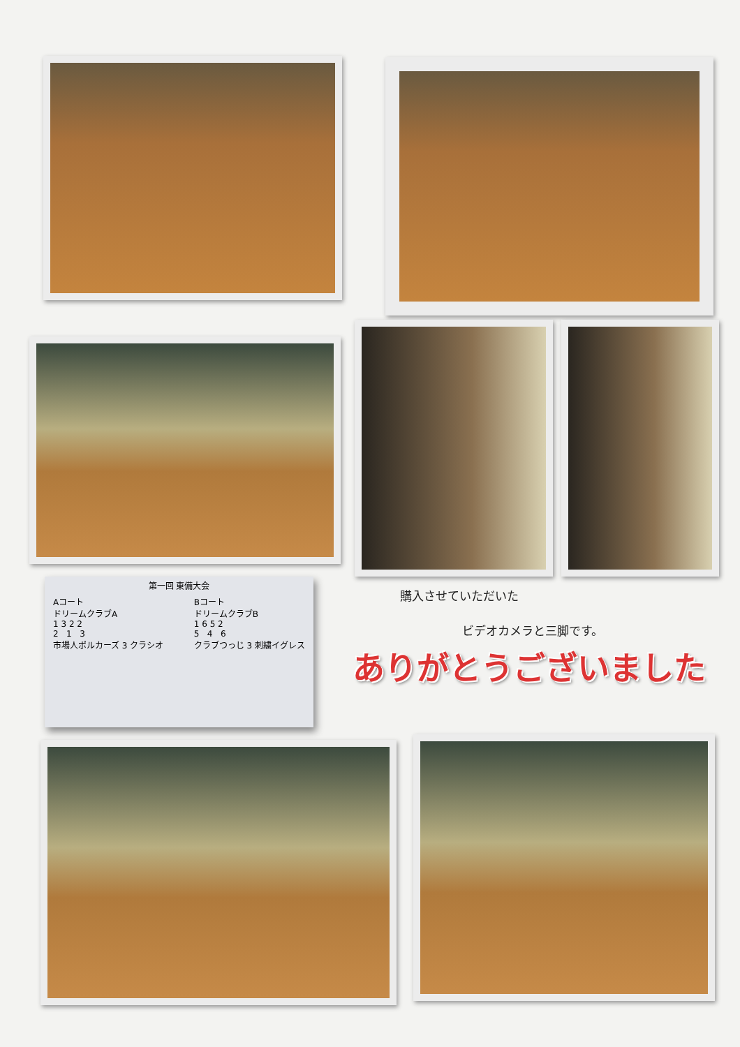第一回 東備大会
Aコート
ドリームクラブA
1 3 2 2
2 1 3
市場人ポルカーズ 3 クラシオ
Bコート
ドリームクラブB
1 6 5 2
5 4 6
クラブつっじ 3 刺繍イグレス
購入させていただいた
ビデオカメラと三脚です。
ありがとうございました